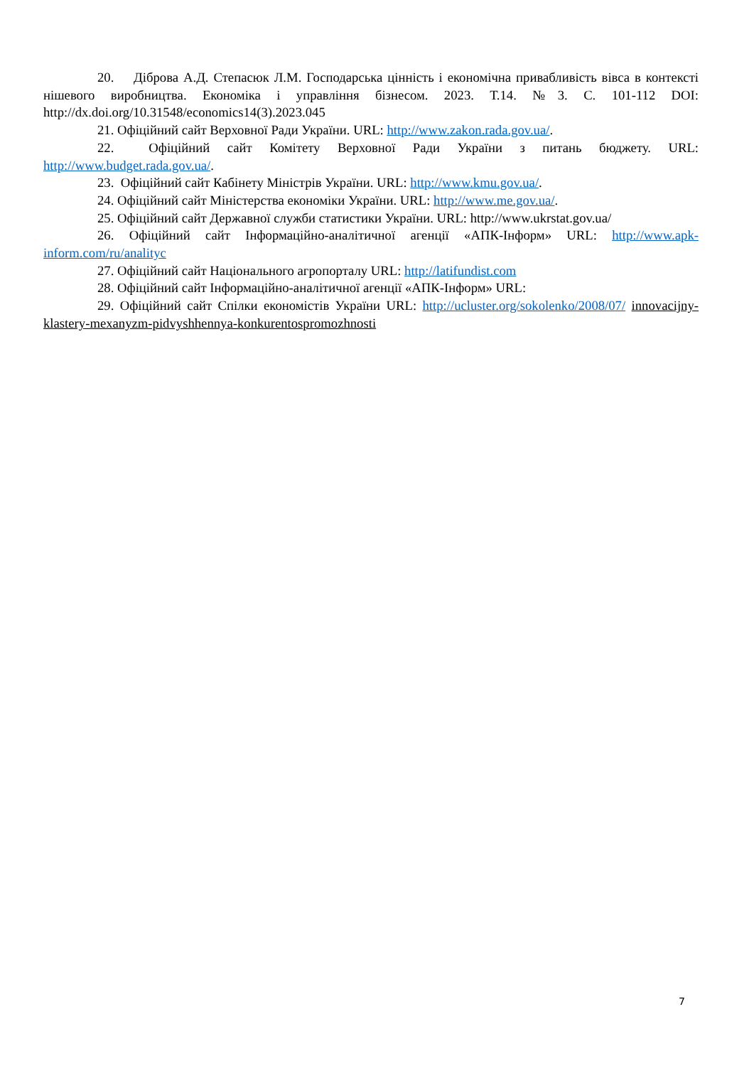20. Діброва А.Д. Степасюк Л.М. Господарська цінність і економічна привабливість вівса в контексті нішевого виробництва. Економіка і управління бізнесом. 2023. Т.14. №3. С. 101-112 DOI: http://dx.doi.org/10.31548/economics14(3).2023.045
21. Офіційний сайт Верховної Ради України. URL: http://www.zakon.rada.gov.ua/.
22. Офіційний сайт Комітету Верховної Ради України з питань бюджету. URL: http://www.budget.rada.gov.ua/.
23. Офіційний сайт Кабінету Міністрів України. URL: http://www.kmu.gov.ua/.
24. Офіційний сайт Міністерства економіки України. URL: http://www.me.gov.ua/.
25. Офіційний сайт Державної служби статистики України. URL: http://www.ukrstat.gov.ua/
26. Офіційний сайт Інформаційно-аналітичної агенції «АПК-Інформ» URL: http://www.apk-inform.com/ru/analityc
27. Офіційний сайт Національного агропорталу URL: http://latifundist.com
28. Офіційний сайт Інформаційно-аналітичної агенції «АПК-Інформ» URL:
29. Офіційний сайт Спілки економістів України URL: http://ucluster.org/sokolenko/2008/07/ innovacijny-klastery-mexanyzm-pidvyshhennya-konkurentospromozhnosti
7